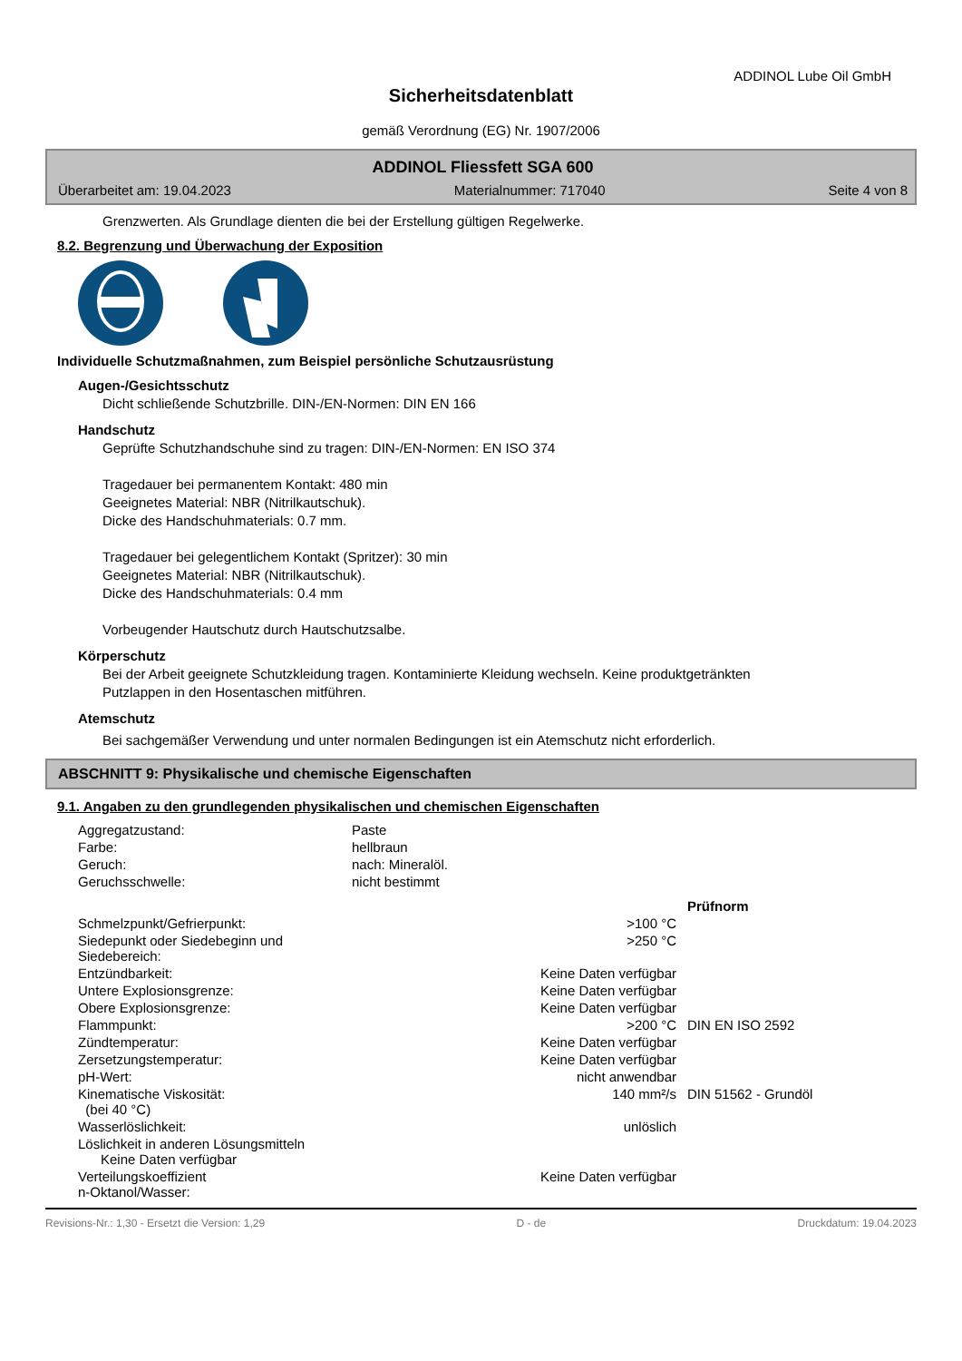ADDINOL Lube Oil GmbH
Sicherheitsdatenblatt
gemäß Verordnung (EG) Nr. 1907/2006
ADDINOL Fliessfett SGA 600
Überarbeitet am: 19.04.2023 Materialnummer: 717040 Seite 4 von 8
Grenzwerten. Als Grundlage dienten die bei der Erstellung gültigen Regelwerke.
8.2. Begrenzung und Überwachung der Exposition
Individuelle Schutzmaßnahmen, zum Beispiel persönliche Schutzausrüstung
Augen-/Gesichtsschutz
Dicht schließende Schutzbrille. DIN-/EN-Normen: DIN EN 166
Handschutz
Geprüfte Schutzhandschuhe sind zu tragen: DIN-/EN-Normen: EN ISO 374
Tragedauer bei permanentem Kontakt: 480 min
Geeignetes Material: NBR (Nitrilkautschuk).
Dicke des Handschuhmaterials: 0.7 mm.
Tragedauer bei gelegentlichem Kontakt (Spritzer): 30 min
Geeignetes Material: NBR (Nitrilkautschuk).
Dicke des Handschuhmaterials: 0.4 mm
Vorbeugender Hautschutz durch Hautschutzsalbe.
Körperschutz
Bei der Arbeit geeignete Schutzkleidung tragen. Kontaminierte Kleidung wechseln. Keine produktgetränkten
Putzlappen in den Hosentaschen mitführen.
Atemschutz
Bei sachgemäßer Verwendung und unter normalen Bedingungen ist ein Atemschutz nicht erforderlich.
ABSCHNITT 9: Physikalische und chemische Eigenschaften
9.1. Angaben zu den grundlegenden physikalischen und chemischen Eigenschaften
| Aggregatzustand: | Paste |
| Farbe: | hellbraun |
| Geruch: | nach: Mineralöl. |
| Geruchsschwelle: | nicht bestimmt |
| | | Prüfnorm |
| Schmelzpunkt/Gefrierpunkt: | >100 °C | |
| Siedepunkt oder Siedebeginn und Siedebereich: | >250 °C | |
| Entzündbarkeit: | Keine Daten verfügbar | |
| Untere Explosionsgrenze: | Keine Daten verfügbar | |
| Obere Explosionsgrenze: | Keine Daten verfügbar | |
| Flammpunkt: | >200 °C | DIN EN ISO 2592 |
| Zündtemperatur: | Keine Daten verfügbar | |
| Zersetzungstemperatur: | Keine Daten verfügbar | |
| pH-Wert: | nicht anwendbar | |
| Kinematische Viskosität: (bei 40 °C) | 140 mm²/s | DIN 51562 - Grundöl |
| Wasserlöslichkeit: | unlöslich | |
| Löslichkeit in anderen Lösungsmitteln Keine Daten verfügbar | | |
| Verteilungskoeffizient n-Oktanol/Wasser: | Keine Daten verfügbar | |
Revisions-Nr.: 1,30 - Ersetzt die Version: 1,29 D - de Druckdatum: 19.04.2023